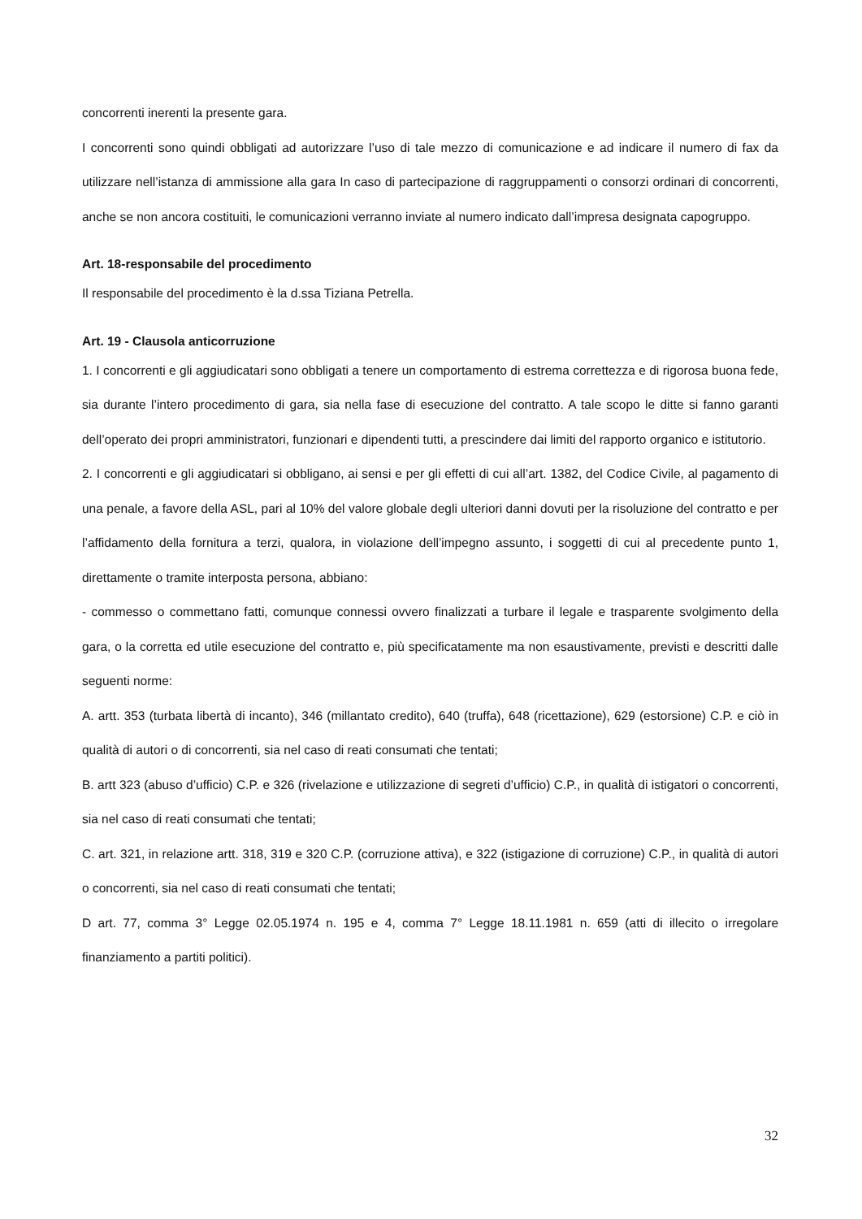concorrenti inerenti la presente gara.
I concorrenti sono quindi obbligati ad autorizzare l’uso di tale mezzo di comunicazione e ad indicare il numero di fax da utilizzare nell’istanza di ammissione alla gara In caso di partecipazione di raggruppamenti o consorzi ordinari di concorrenti, anche se non ancora costituiti, le comunicazioni verranno inviate al numero indicato dall’impresa designata capogruppo.
Art. 18-responsabile del procedimento
Il responsabile del procedimento è la d.ssa Tiziana Petrella.
Art. 19 - Clausola anticorruzione
1. I concorrenti e gli aggiudicatari sono obbligati a tenere un comportamento di estrema correttezza e di rigorosa buona fede, sia durante l’intero procedimento di gara, sia nella fase di esecuzione del contratto. A tale scopo le ditte si fanno garanti dell’operato dei propri amministratori, funzionari e dipendenti tutti, a prescindere dai limiti del rapporto organico e istitutorio.
2. I concorrenti e gli aggiudicatari si obbligano, ai sensi e per gli effetti di cui all’art. 1382, del Codice Civile, al pagamento di una penale, a favore della ASL, pari al 10% del valore globale degli ulteriori danni dovuti per la risoluzione del contratto e per l’affidamento della fornitura a terzi, qualora, in violazione dell’impegno assunto, i soggetti di cui al precedente punto 1, direttamente o tramite interposta persona, abbiano:
- commesso o commettano fatti, comunque connessi ovvero finalizzati a turbare il legale e trasparente svolgimento della gara, o la corretta ed utile esecuzione del contratto e, più specificatamente ma non esaustivamente, previsti e descritti dalle seguenti norme:
A. artt. 353 (turbata libertà di incanto), 346 (millantato credito), 640 (truffa), 648 (ricettazione), 629 (estorsione) C.P. e ciò in qualità di autori o di concorrenti, sia nel caso di reati consumati che tentati;
B. artt 323 (abuso d’ufficio) C.P. e 326 (rivelazione e utilizzazione di segreti d’ufficio) C.P., in qualità di istigatori o concorrenti, sia nel caso di reati consumati che tentati;
C. art. 321, in relazione artt. 318, 319 e 320 C.P. (corruzione attiva), e 322 (istigazione di corruzione) C.P., in qualità di autori o concorrenti, sia nel caso di reati consumati che tentati;
D art. 77, comma 3° Legge 02.05.1974 n. 195 e 4, comma 7° Legge 18.11.1981 n. 659 (atti di illecito o irregolare finanziamento a partiti politici).
32